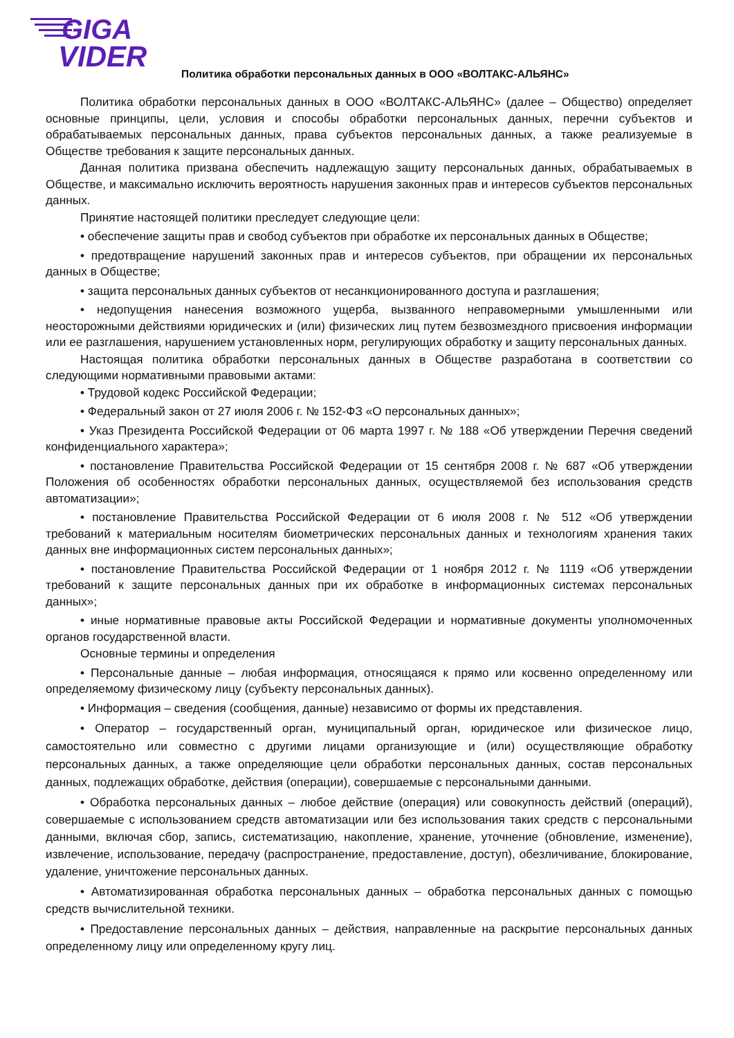GIGA
VIDER
Политика обработки персональных данных в ООО «ВОЛТАКС-АЛЬЯНС»
Политика обработки персональных данных в ООО «ВОЛТАКС-АЛЬЯНС» (далее – Общество) определяет основные принципы, цели, условия и способы обработки персональных данных, перечни субъектов и обрабатываемых персональных данных, права субъектов персональных данных, а также реализуемые в Обществе требования к защите персональных данных.
Данная политика призвана обеспечить надлежащую защиту персональных данных, обрабатываемых в Обществе, и максимально исключить вероятность нарушения законных прав и интересов субъектов персональных данных.
Принятие настоящей политики преследует следующие цели:
• обеспечение защиты прав и свобод субъектов при обработке их персональных данных в Обществе;
• предотвращение нарушений законных прав и интересов субъектов, при обращении их персональных данных в Обществе;
• защита персональных данных субъектов от несанкционированного доступа и разглашения;
• недопущения нанесения возможного ущерба, вызванного неправомерными умышленными или неосторожными действиями юридических и (или) физических лиц путем безвозмездного присвоения информации или ее разглашения, нарушением установленных норм, регулирующих обработку и защиту персональных данных.
Настоящая политика обработки персональных данных в Обществе разработана в соответствии со следующими нормативными правовыми актами:
• Трудовой кодекс Российской Федерации;
• Федеральный закон от 27 июля 2006 г. № 152-ФЗ «О персональных данных»;
• Указ Президента Российской Федерации от 06 марта 1997 г. № 188 «Об утверждении Перечня сведений конфиденциального характера»;
• постановление Правительства Российской Федерации от 15 сентября 2008 г. № 687 «Об утверждении Положения об особенностях обработки персональных данных, осуществляемой без использования средств автоматизации»;
• постановление Правительства Российской Федерации от 6 июля 2008 г. № 512 «Об утверждении требований к материальным носителям биометрических персональных данных и технологиям хранения таких данных вне информационных систем персональных данных»;
• постановление Правительства Российской Федерации от 1 ноября 2012 г. № 1119 «Об утверждении требований к защите персональных данных при их обработке в информационных системах персональных данных»;
• иные нормативные правовые акты Российской Федерации и нормативные документы уполномоченных органов государственной власти.
Основные термины и определения
• Персональные данные – любая информация, относящаяся к прямо или косвенно определенному или определяемому физическому лицу (субъекту персональных данных).
• Информация – сведения (сообщения, данные) независимо от формы их представления.
• Оператор – государственный орган, муниципальный орган, юридическое или физическое лицо, самостоятельно или совместно с другими лицами организующие и (или) осуществляющие обработку персональных данных, а также определяющие цели обработки персональных данных, состав персональных данных, подлежащих обработке, действия (операции), совершаемые с персональными данными.
• Обработка персональных данных – любое действие (операция) или совокупность действий (операций), совершаемые с использованием средств автоматизации или без использования таких средств с персональными данными, включая сбор, запись, систематизацию, накопление, хранение, уточнение (обновление, изменение), извлечение, использование, передачу (распространение, предоставление, доступ), обезличивание, блокирование, удаление, уничтожение персональных данных.
• Автоматизированная обработка персональных данных – обработка персональных данных с помощью средств вычислительной техники.
• Предоставление персональных данных – действия, направленные на раскрытие персональных данных определенному лицу или определенному кругу лиц.